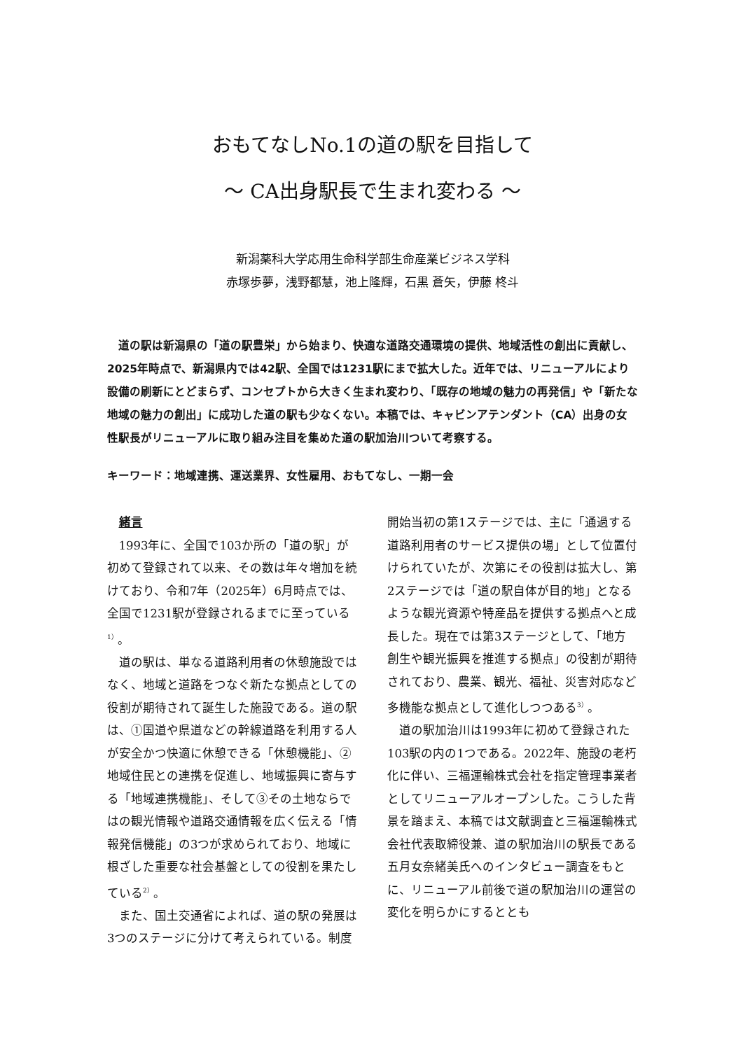おもてなしNo.1の道の駅を目指して
～ CA出身駅長で生まれ変わる ～
新潟薬科大学応用生命科学部生命産業ビジネス学科
赤塚歩夢，浅野都慧，池上隆輝，石黒 蒼矢，伊藤 柊斗
道の駅は新潟県の「道の駅豊栄」から始まり、快適な道路交通環境の提供、地域活性の創出に貢献し、2025年時点で、新潟県内では42駅、全国では1231駅にまで拡大した。近年では、リニューアルにより設備の刷新にとどまらず、コンセプトから大きく生まれ変わり、「既存の地域の魅力の再発信」や「新たな地域の魅力の創出」に成功した道の駅も少なくない。本稿では、キャビンアテンダント（CA）出身の女性駅長がリニューアルに取り組み注目を集めた道の駅加治川ついて考察する。
キーワード：地域連携、運送業界、女性雇用、おもてなし、一期一会
緒言
1993年に、全国で103か所の「道の駅」が初めて登録されて以来、その数は年々増加を続けており、令和7年（2025年）6月時点では、全国で1231駅が登録されるまでに至っている<sup>1）</sup>。
道の駅は、単なる道路利用者の休憩施設ではなく、地域と道路をつなぐ新たな拠点としての役割が期待されて誕生した施設である。道の駅は、①国道や県道などの幹線道路を利用する人が安全かつ快適に休憩できる「休憩機能」、②地域住民との連携を促進し、地域振興に寄与する「地域連携機能」、そして③その土地ならではの観光情報や道路交通情報を広く伝える「情報発信機能」の3つが求められており、地域に根ざした重要な社会基盤としての役割を果たしている<sup>2）</sup>。
また、国土交通省によれば、道の駅の発展は3つのステージに分けて考えられている。制度開始当初の第1ステージでは、主に「通過する道路利用者のサービス提供の場」として位置付けられていたが、次第にその役割は拡大し、第2ステージでは「道の駅自体が目的地」となるような観光資源や特産品を提供する拠点へと成長した。現在では第3ステージとして、「地方創生や観光振興を推進する拠点」の役割が期待されており、農業、観光、福祉、災害対応など多機能な拠点として進化しつつある<sup>3）</sup>。
道の駅加治川は1993年に初めて登録された103駅の内の1つである。2022年、施設の老朽化に伴い、三福運輸株式会社を指定管理事業者としてリニューアルオープンした。こうした背景を踏まえ、本稿では文献調査と三福運輸株式会社代表取締役兼、道の駅加治川の駅長である五月女奈緒美氏へのインタビュー調査をもとに、リニューアル前後で道の駅加治川の運営の変化を明らかにするととも